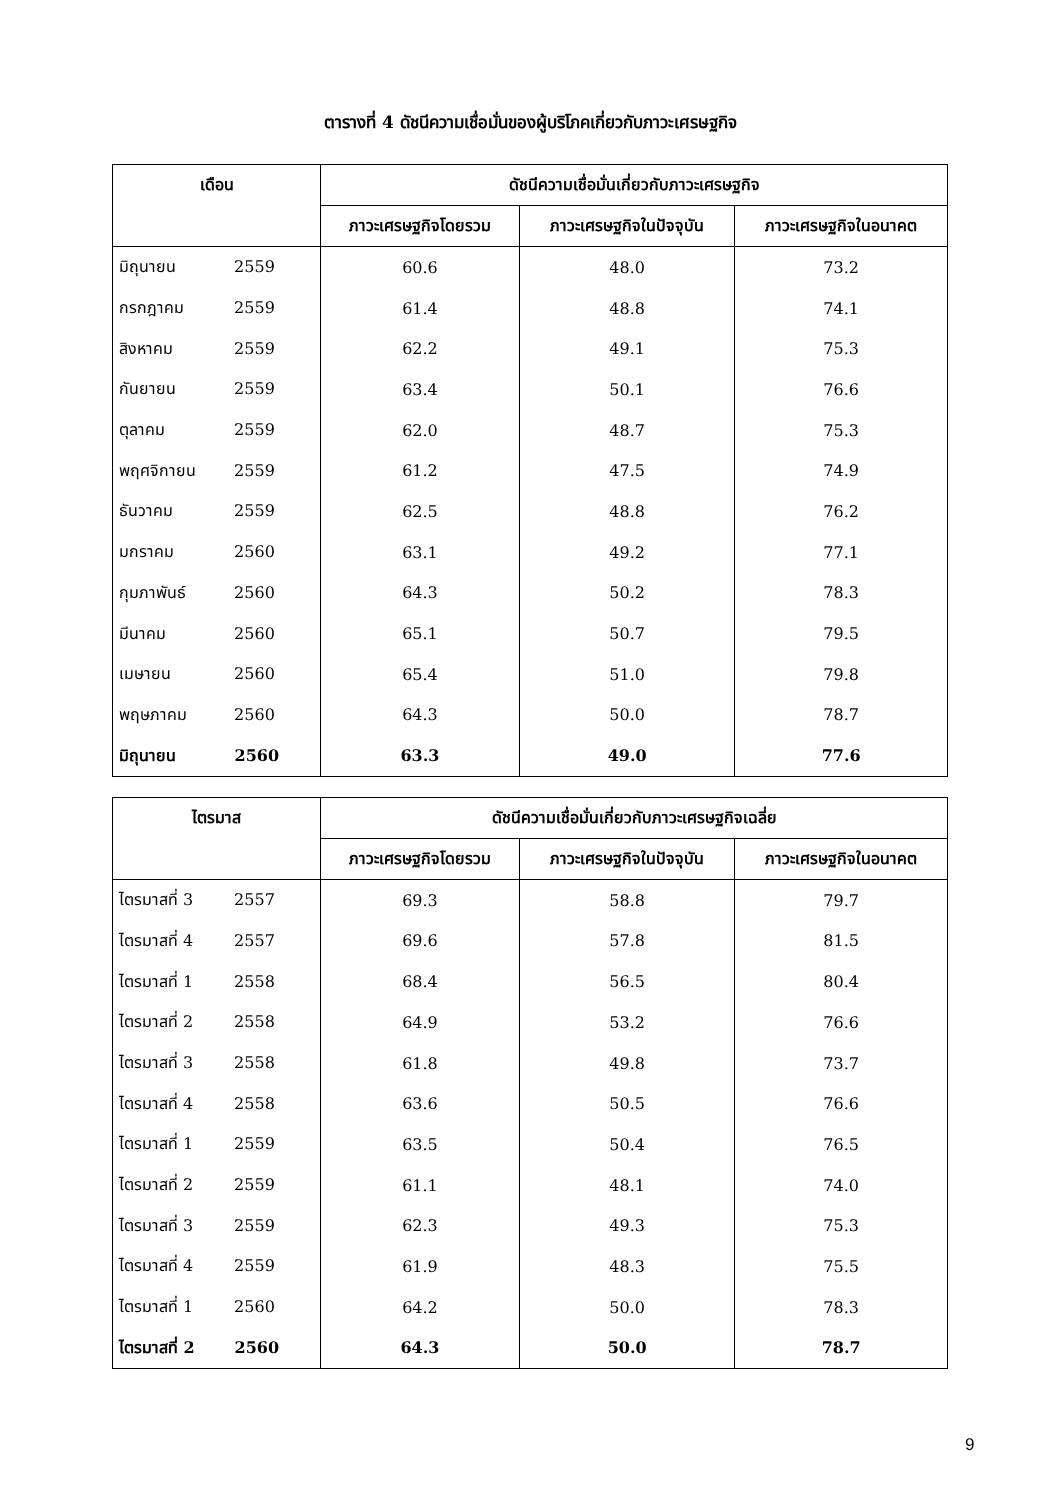ตารางที่ 4 ดัชนีความเชื่อมั่นของผู้บริโภคเกี่ยวกับภาวะเศรษฐกิจ
| เดือน | ดัชนีความเชื่อมั่นเกี่ยวกับภาวะเศรษฐกิจ | | |
| --- | --- | --- | --- |
| | ภาวะเศรษฐกิจโดยรวม | ภาวะเศรษฐกิจในปัจจุบัน | ภาวะเศรษฐกิจในอนาคต |
| มิถุนายน 2559 | 60.6 | 48.0 | 73.2 |
| กรกฎาคม 2559 | 61.4 | 48.8 | 74.1 |
| สิงหาคม 2559 | 62.2 | 49.1 | 75.3 |
| กันยายน 2559 | 63.4 | 50.1 | 76.6 |
| ตุลาคม 2559 | 62.0 | 48.7 | 75.3 |
| พฤศจิกายน 2559 | 61.2 | 47.5 | 74.9 |
| ธันวาคม 2559 | 62.5 | 48.8 | 76.2 |
| มกราคม 2560 | 63.1 | 49.2 | 77.1 |
| กุมภาพันธ์ 2560 | 64.3 | 50.2 | 78.3 |
| มีนาคม 2560 | 65.1 | 50.7 | 79.5 |
| เมษายน 2560 | 65.4 | 51.0 | 79.8 |
| พฤษภาคม 2560 | 64.3 | 50.0 | 78.7 |
| มิถุนายน 2560 | 63.3 | 49.0 | 77.6 |
| ไตรมาส | ดัชนีความเชื่อมั่นเกี่ยวกับภาวะเศรษฐกิจเฉลี่ย | | |
| --- | --- | --- | --- |
| | ภาวะเศรษฐกิจโดยรวม | ภาวะเศรษฐกิจในปัจจุบัน | ภาวะเศรษฐกิจในอนาคต |
| ไตรมาสที่ 3 2557 | 69.3 | 58.8 | 79.7 |
| ไตรมาสที่ 4 2557 | 69.6 | 57.8 | 81.5 |
| ไตรมาสที่ 1 2558 | 68.4 | 56.5 | 80.4 |
| ไตรมาสที่ 2 2558 | 64.9 | 53.2 | 76.6 |
| ไตรมาสที่ 3 2558 | 61.8 | 49.8 | 73.7 |
| ไตรมาสที่ 4 2558 | 63.6 | 50.5 | 76.6 |
| ไตรมาสที่ 1 2559 | 63.5 | 50.4 | 76.5 |
| ไตรมาสที่ 2 2559 | 61.1 | 48.1 | 74.0 |
| ไตรมาสที่ 3 2559 | 62.3 | 49.3 | 75.3 |
| ไตรมาสที่ 4 2559 | 61.9 | 48.3 | 75.5 |
| ไตรมาสที่ 1 2560 | 64.2 | 50.0 | 78.3 |
| ไตรมาสที่ 2 2560 | 64.3 | 50.0 | 78.7 |
9